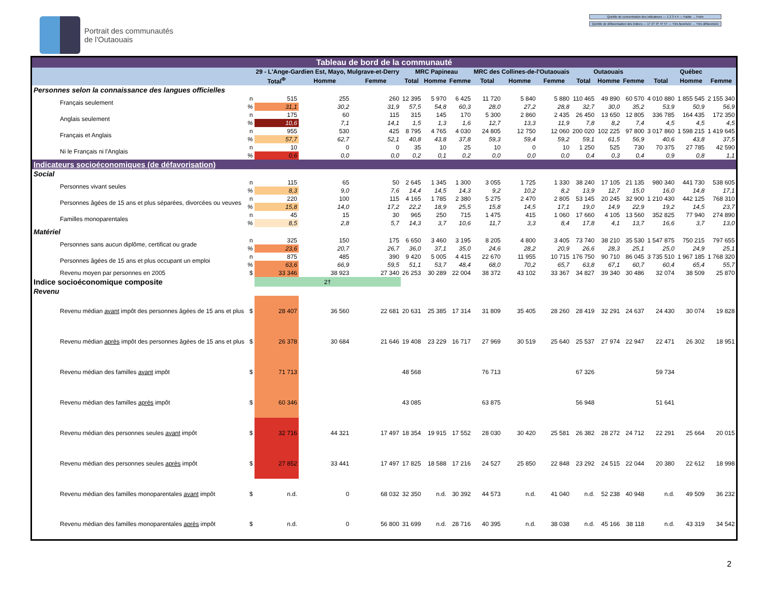Portrait des communautés
de l'Outaouais
Quintile de concentration des indicateurs — 1 2 3 4 5 — Faible → Forte
Quintile de défavorisation des indices — 1† 2† 3† 4† 5† — Très favorisée → Très défavorisée
| Tableau de bord de la communauté | | | | | | | | | | | | | | | | |
| | | 29 - L'Ange-Gardien Est, Mayo, Mulgrave-et-Derry | | | MRC Papineau | | | MRC des Collines-de-l'Outaouais | | | Outaouais | | | Québec | | |
| | | Total<sup>Φ</sup> | Homme | Femme | Total | Homme | Femme | Total | Homme | Femme | Total | Homme | Femme | Total | Homme | Femme |
| Personnes selon la connaissance des langues officielles | | | | | | | | | | | | | | | | |
| Français seulement | n | 515 | 255 | 260 | 12 395 | 5 970 | 6 425 | 11 720 | 5 840 | 5 880 | 110 465 | 49 890 | 60 570 | 4 010 880 | 1 855 545 | 2 155 340 |
| | % | 31,1 | 30,2 | 31,9 | 57,5 | 54,8 | 60,3 | 28,0 | 27,2 | 28,8 | 32,7 | 30,0 | 35,2 | 53,9 | 50,9 | 56,9 |
| Anglais seulement | n | 175 | 60 | 115 | 315 | 145 | 170 | 5 300 | 2 860 | 2 435 | 26 450 | 13 650 | 12 805 | 336 785 | 164 435 | 172 350 |
| | % | 10,6 | 7,1 | 14,1 | 1,5 | 1,3 | 1,6 | 12,7 | 13,3 | 11,9 | 7,8 | 8,2 | 7,4 | 4,5 | 4,5 | 4,5 |
| Français et Anglais | n | 955 | 530 | 425 | 8 795 | 4 765 | 4 030 | 24 805 | 12 750 | 12 060 | 200 020 | 102 225 | 97 800 | 3 017 860 | 1 598 215 | 1 419 645 |
| | % | 57,7 | 62,7 | 52,1 | 40,8 | 43,8 | 37,8 | 59,3 | 59,4 | 59,2 | 59,1 | 61,5 | 56,9 | 40,6 | 43,8 | 37,5 |
| Ni le Français ni l'Anglais | n | 10 | 0 | 0 | 35 | 10 | 25 | 10 | 0 | 10 | 1 250 | 525 | 730 | 70 375 | 27 785 | 42 590 |
| | % | 0,6 | 0,0 | 0,0 | 0,2 | 0,1 | 0,2 | 0,0 | 0,0 | 0,0 | 0,4 | 0,3 | 0,4 | 0,9 | 0,8 | 1,1 |
| Indicateurs socioéconomiques (de défavorisation) | | | | | | | | | | | | | | | | |
| Social | | | | | | | | | | | | | | | | |
| Personnes vivant seules | n | 115 | 65 | 50 | 2 645 | 1 345 | 1 300 | 3 055 | 1 725 | 1 330 | 38 240 | 17 105 | 21 135 | 980 340 | 441 730 | 538 605 |
| | % | 8,3 | 9,0 | 7,6 | 14,4 | 14,5 | 14,3 | 9,2 | 10,2 | 8,2 | 13,9 | 12,7 | 15,0 | 16,0 | 14,8 | 17,1 |
| Personnes âgées de 15 ans et plus séparées, divorcées ou veuves | n | 220 | 100 | 115 | 4 165 | 1 785 | 2 380 | 5 275 | 2 470 | 2 805 | 53 145 | 20 245 | 32 900 | 1 210 430 | 442 125 | 768 310 |
| | % | 15,8 | 14,0 | 17,2 | 22,2 | 18,9 | 25,5 | 15,8 | 14,5 | 17,1 | 19,0 | 14,9 | 22,9 | 19,2 | 14,5 | 23,7 |
| Familles monoparentales | n | 45 | 15 | 30 | 965 | 250 | 715 | 1 475 | 415 | 1 060 | 17 660 | 4 105 | 13 560 | 352 825 | 77 940 | 274 890 |
| | % | 8,5 | 2,8 | 5,7 | 14,3 | 3,7 | 10,6 | 11,7 | 3,3 | 8,4 | 17,8 | 4,1 | 13,7 | 16,6 | 3,7 | 13,0 |
| Matériel | | | | | | | | | | | | | | | | |
| Personnes sans aucun diplôme, certificat ou grade | n | 325 | 150 | 175 | 6 650 | 3 460 | 3 195 | 8 205 | 4 800 | 3 405 | 73 740 | 38 210 | 35 530 | 1 547 875 | 750 215 | 797 655 |
| | % | 23,6 | 20,7 | 26,7 | 36,0 | 37,1 | 35,0 | 24,6 | 28,2 | 20,9 | 26,6 | 28,3 | 25,1 | 25,0 | 24,9 | 25,1 |
| Personnes âgées de 15 ans et plus occupant un emploi | n | 875 | 485 | 390 | 9 420 | 5 005 | 4 415 | 22 670 | 11 955 | 10 715 | 176 750 | 90 710 | 86 045 | 3 735 510 | 1 967 185 | 1 768 320 |
| | % | 63,6 | 66,9 | 59,5 | 51,1 | 53,7 | 48,4 | 68,0 | 70,2 | 65,7 | 63,8 | 67,1 | 60,7 | 60,4 | 65,4 | 55,7 |
| Revenu moyen par personnes en 2005 | $ | 33 346 | 38 923 | 27 340 | 26 253 | 30 289 | 22 004 | 38 372 | 43 102 | 33 367 | 34 827 | 39 340 | 30 486 | 32 074 | 38 509 | 25 870 |
| Indice socioéconomique composite | | 2† | | | | | | | | | | | | | | |
| Revenu | | | | | | | | | | | | | | | | |
| Revenu médian avant impôt des personnes âgées de 15 ans et plus | $ | 28 407 | 36 560 | 22 681 | 20 631 | 25 385 | 17 314 | 31 809 | 35 405 | 28 260 | 28 419 | 32 291 | 24 637 | 24 430 | 30 074 | 19 828 |
| Revenu médian après impôt des personnes âgées de 15 ans et plus | $ | 26 378 | 30 684 | 21 646 | 19 408 | 23 229 | 16 717 | 27 969 | 30 519 | 25 640 | 25 537 | 27 974 | 22 947 | 22 471 | 26 302 | 18 951 |
| Revenu médian des familles avant impôt | $ | 71 713 | | | 48 568 | | | 76 713 | | | 67 326 | | | 59 734 | | |
| Revenu médian des familles après impôt | $ | 60 346 | | | 43 085 | | | 63 875 | | | 56 948 | | | 51 641 | | |
| Revenu médian des personnes seules avant impôt | $ | 32 716 | 44 321 | 17 497 | 18 354 | 19 915 | 17 552 | 28 030 | 30 420 | 25 581 | 26 382 | 28 272 | 24 712 | 22 291 | 25 664 | 20 015 |
| Revenu médian des personnes seules après impôt | $ | 27 852 | 33 441 | 17 497 | 17 825 | 18 588 | 17 216 | 24 527 | 25 850 | 22 848 | 23 292 | 24 515 | 22 044 | 20 380 | 22 612 | 18 998 |
| Revenu médian des familles monoparentales avant impôt | $ | n.d. | 0 | 68 032 | 32 350 | n.d. | 30 392 | 44 573 | n.d. | 41 040 | n.d. | 52 238 | 40 948 | n.d. | 49 509 | 36 232 |
| Revenu médian des familles monoparentales après impôt | $ | n.d. | 0 | 56 800 | 31 699 | n.d. | 28 716 | 40 395 | n.d. | 38 038 | n.d. | 45 166 | 38 118 | n.d. | 43 319 | 34 542 |
2